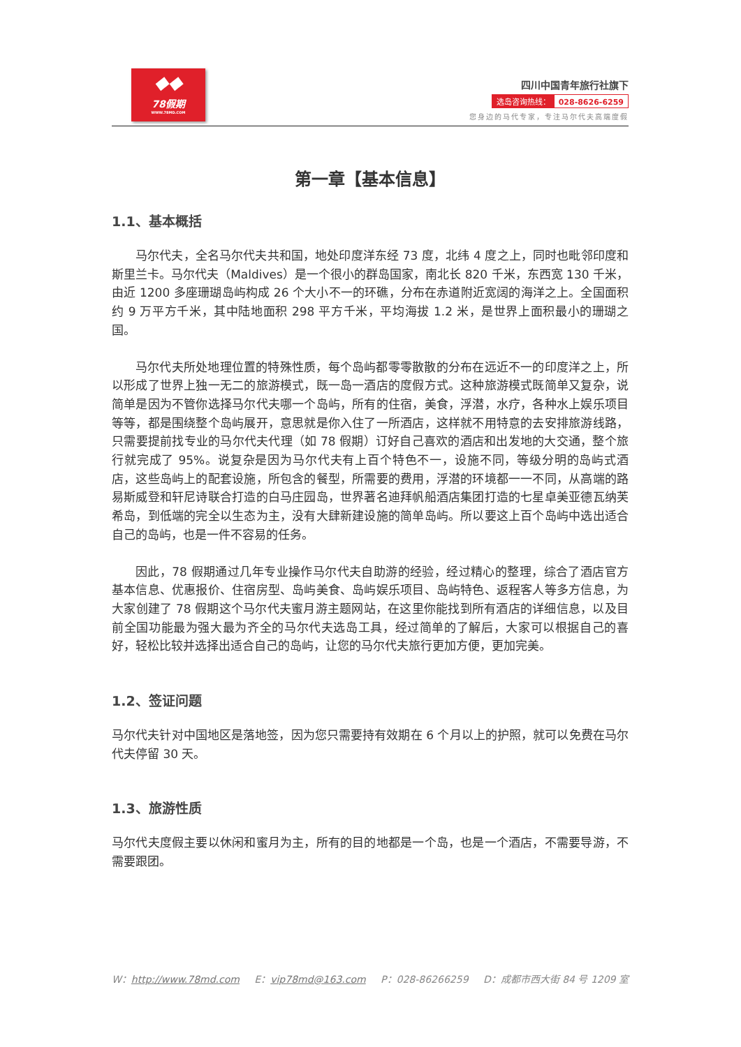◆◆
78假期
WWW.78MD.COM
四川中国青年旅行社旗下
选岛咨询热线： 028-8626-6259
您身边的马代专家，专注马尔代夫高端度假
第一章【基本信息】
1.1、基本概括
马尔代夫，全名马尔代夫共和国，地处印度洋东经 73 度，北纬 4 度之上，同时也毗邻印度和斯里兰卡。马尔代夫（Maldives）是一个很小的群岛国家，南北长 820 千米，东西宽 130 千米，由近 1200 多座珊瑚岛屿构成 26 个大小不一的环礁，分布在赤道附近宽阔的海洋之上。全国面积约 9 万平方千米，其中陆地面积 298 平方千米，平均海拔 1.2 米，是世界上面积最小的珊瑚之国。
马尔代夫所处地理位置的特殊性质，每个岛屿都零零散散的分布在远近不一的印度洋之上，所以形成了世界上独一无二的旅游模式，既一岛一酒店的度假方式。这种旅游模式既简单又复杂，说简单是因为不管你选择马尔代夫哪一个岛屿，所有的住宿，美食，浮潜，水疗，各种水上娱乐项目等等，都是围绕整个岛屿展开，意思就是你入住了一所酒店，这样就不用特意的去安排旅游线路，只需要提前找专业的马尔代夫代理（如 78 假期）订好自己喜欢的酒店和出发地的大交通，整个旅行就完成了 95%。说复杂是因为马尔代夫有上百个特色不一，设施不同，等级分明的岛屿式酒店，这些岛屿上的配套设施，所包含的餐型，所需要的费用，浮潜的环境都一一不同，从高端的路易斯威登和轩尼诗联合打造的白马庄园岛，世界著名迪拜帆船酒店集团打造的七星卓美亚德瓦纳芙希岛，到低端的完全以生态为主，没有大肆新建设施的简单岛屿。所以要这上百个岛屿中选出适合自己的岛屿，也是一件不容易的任务。
因此，78 假期通过几年专业操作马尔代夫自助游的经验，经过精心的整理，综合了酒店官方基本信息、优惠报价、住宿房型、岛屿美食、岛屿娱乐项目、岛屿特色、返程客人等多方信息，为大家创建了 78 假期这个马尔代夫蜜月游主题网站，在这里你能找到所有酒店的详细信息，以及目前全国功能最为强大最为齐全的马尔代夫选岛工具，经过简单的了解后，大家可以根据自己的喜好，轻松比较并选择出适合自己的岛屿，让您的马尔代夫旅行更加方便，更加完美。
1.2、签证问题
马尔代夫针对中国地区是落地签，因为您只需要持有效期在 6 个月以上的护照，就可以免费在马尔代夫停留 30 天。
1.3、旅游性质
马尔代夫度假主要以休闲和蜜月为主，所有的目的地都是一个岛，也是一个酒店，不需要导游，不需要跟团。
W：http://www.78md.com E：vip78md@163.com P：028-86266259 D：成都市西大街 84 号 1209 室